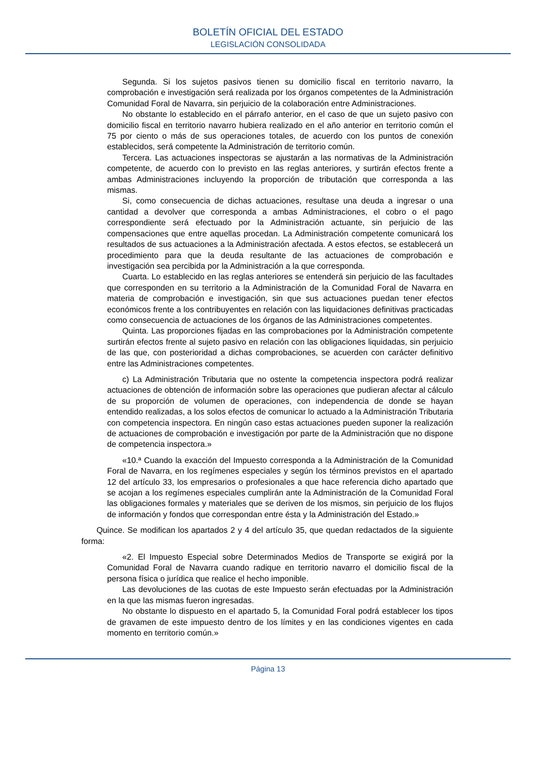BOLETÍN OFICIAL DEL ESTADO
LEGISLACIÓN CONSOLIDADA
Segunda. Si los sujetos pasivos tienen su domicilio fiscal en territorio navarro, la comprobación e investigación será realizada por los órganos competentes de la Administración Comunidad Foral de Navarra, sin perjuicio de la colaboración entre Administraciones.
No obstante lo establecido en el párrafo anterior, en el caso de que un sujeto pasivo con domicilio fiscal en territorio navarro hubiera realizado en el año anterior en territorio común el 75 por ciento o más de sus operaciones totales, de acuerdo con los puntos de conexión establecidos, será competente la Administración de territorio común.
Tercera. Las actuaciones inspectoras se ajustarán a las normativas de la Administración competente, de acuerdo con lo previsto en las reglas anteriores, y surtirán efectos frente a ambas Administraciones incluyendo la proporción de tributación que corresponda a las mismas.
Si, como consecuencia de dichas actuaciones, resultase una deuda a ingresar o una cantidad a devolver que corresponda a ambas Administraciones, el cobro o el pago correspondiente será efectuado por la Administración actuante, sin perjuicio de las compensaciones que entre aquellas procedan. La Administración competente comunicará los resultados de sus actuaciones a la Administración afectada. A estos efectos, se establecerá un procedimiento para que la deuda resultante de las actuaciones de comprobación e investigación sea percibida por la Administración a la que corresponda.
Cuarta. Lo establecido en las reglas anteriores se entenderá sin perjuicio de las facultades que corresponden en su territorio a la Administración de la Comunidad Foral de Navarra en materia de comprobación e investigación, sin que sus actuaciones puedan tener efectos económicos frente a los contribuyentes en relación con las liquidaciones definitivas practicadas como consecuencia de actuaciones de los órganos de las Administraciones competentes.
Quinta. Las proporciones fijadas en las comprobaciones por la Administración competente surtirán efectos frente al sujeto pasivo en relación con las obligaciones liquidadas, sin perjuicio de las que, con posterioridad a dichas comprobaciones, se acuerden con carácter definitivo entre las Administraciones competentes.
c) La Administración Tributaria que no ostente la competencia inspectora podrá realizar actuaciones de obtención de información sobre las operaciones que pudieran afectar al cálculo de su proporción de volumen de operaciones, con independencia de donde se hayan entendido realizadas, a los solos efectos de comunicar lo actuado a la Administración Tributaria con competencia inspectora. En ningún caso estas actuaciones pueden suponer la realización de actuaciones de comprobación e investigación por parte de la Administración que no dispone de competencia inspectora.»
«10.ª Cuando la exacción del Impuesto corresponda a la Administración de la Comunidad Foral de Navarra, en los regímenes especiales y según los términos previstos en el apartado 12 del artículo 33, los empresarios o profesionales a que hace referencia dicho apartado que se acojan a los regímenes especiales cumplirán ante la Administración de la Comunidad Foral las obligaciones formales y materiales que se deriven de los mismos, sin perjuicio de los flujos de información y fondos que correspondan entre ésta y la Administración del Estado.»
Quince. Se modifican los apartados 2 y 4 del artículo 35, que quedan redactados de la siguiente forma:
«2. El Impuesto Especial sobre Determinados Medios de Transporte se exigirá por la Comunidad Foral de Navarra cuando radique en territorio navarro el domicilio fiscal de la persona física o jurídica que realice el hecho imponible.
Las devoluciones de las cuotas de este Impuesto serán efectuadas por la Administración en la que las mismas fueron ingresadas.
No obstante lo dispuesto en el apartado 5, la Comunidad Foral podrá establecer los tipos de gravamen de este impuesto dentro de los límites y en las condiciones vigentes en cada momento en territorio común.»
Página 13